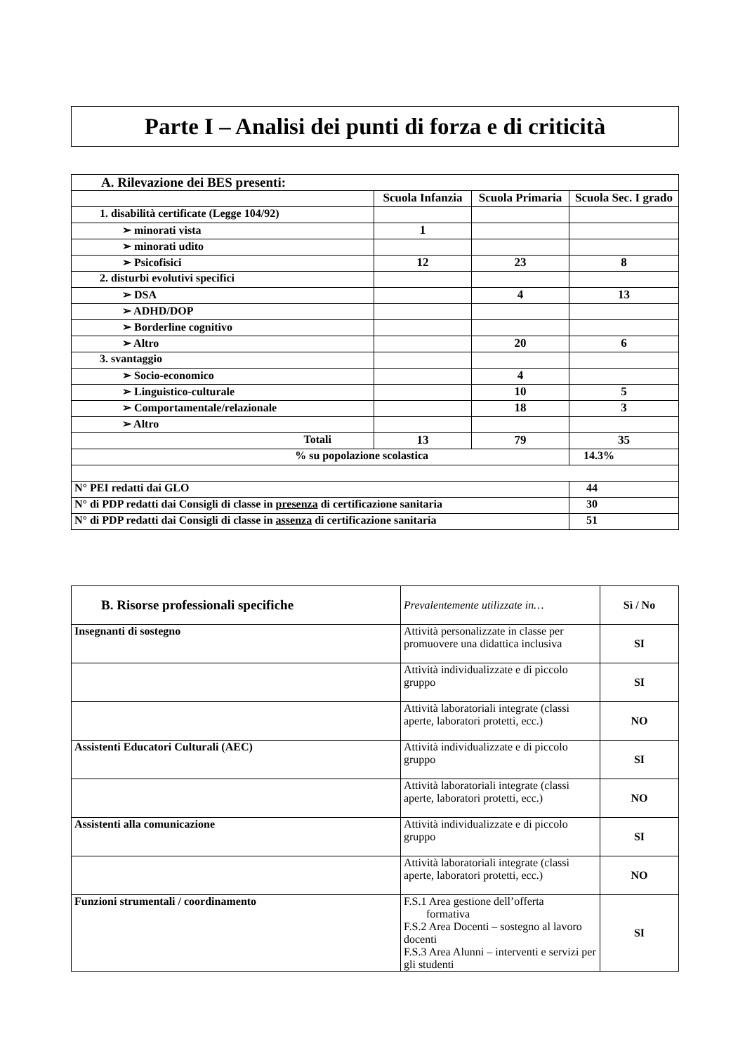Parte I – Analisi dei punti di forza e di criticità
| A. Rilevazione dei BES presenti: | | | |
| | Scuola Infanzia | Scuola Primaria | Scuola Sec. I grado |
| 1. disabilità certificate (Legge 104/92) | | | |
| ➢ minorati vista | 1 | | |
| ➢ minorati udito | | | |
| ➢ Psicofisici | 12 | 23 | 8 |
| 2. disturbi evolutivi specifici | | | |
| ➢ DSA | | 4 | 13 |
| ➢ ADHD/DOP | | | |
| ➢ Borderline cognitivo | | | |
| ➢ Altro | | 20 | 6 |
| 3. svantaggio | | | |
| ➢ Socio-economico | | 4 | |
| ➢ Linguistico-culturale | | 10 | 5 |
| ➢ Comportamentale/relazionale | | 18 | 3 |
| ➢ Altro | | | |
| Totali | 13 | 79 | 35 |
| % su popolazione scolastica | | | 14.3% |
| N° PEI redatti dai GLO | | | 44 |
| N° di PDP redatti dai Consigli di classe in presenza di certificazione sanitaria | | | 30 |
| N° di PDP redatti dai Consigli di classe in assenza di certificazione sanitaria | | | 51 |
| B. Risorse professionali specifiche | Prevalentemente utilizzate in… | Sì / No |
| Insegnanti di sostegno | Attività personalizzate in classe per promuovere una didattica inclusiva | SI |
| | Attività individualizzate e di piccolo gruppo | SI |
| | Attività laboratoriali integrate (classi aperte, laboratori protetti, ecc.) | NO |
| Assistenti Educatori Culturali (AEC) | Attività individualizzate e di piccolo gruppo | SI |
| | Attività laboratoriali integrate (classi aperte, laboratori protetti, ecc.) | NO |
| Assistenti alla comunicazione | Attività individualizzate e di piccolo gruppo | SI |
| | Attività laboratoriali integrate (classi aperte, laboratori protetti, ecc.) | NO |
| Funzioni strumentali / coordinamento | F.S.1 Area gestione dell’offerta formativa F.S.2 Area Docenti – sostegno al lavoro docenti F.S.3 Area Alunni – interventi e servizi per gli studenti | SI |